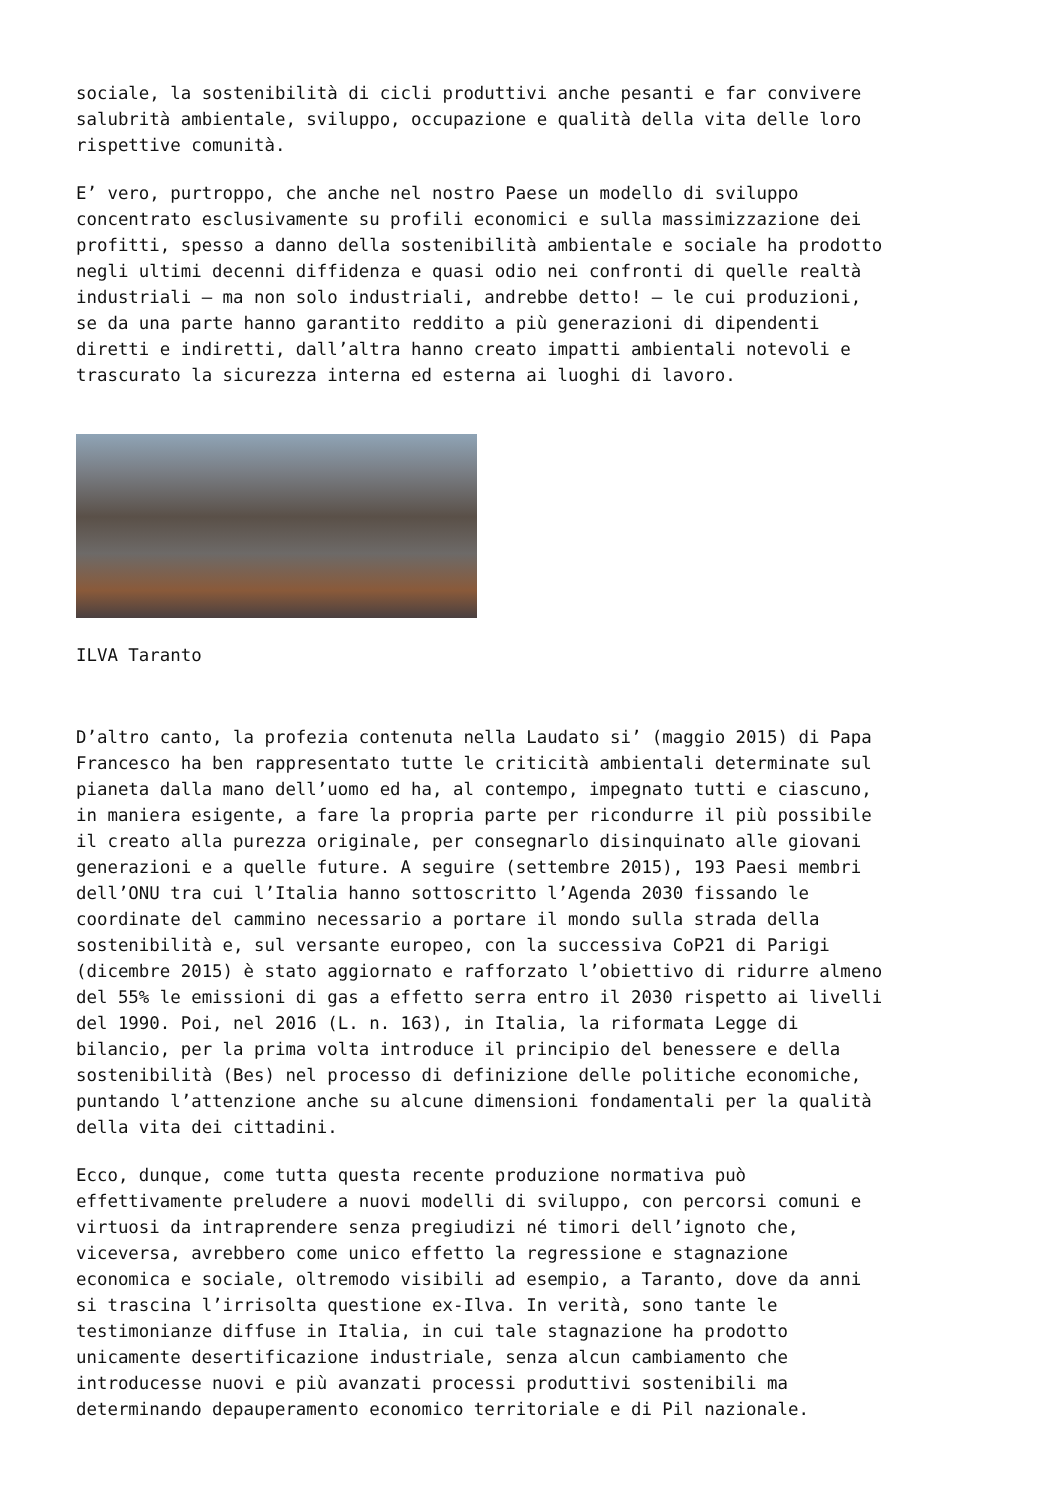sociale, la sostenibilità di cicli produttivi anche pesanti e far convivere salubrità ambientale, sviluppo, occupazione e qualità della vita delle loro rispettive comunità.
E’ vero, purtroppo, che anche nel nostro Paese un modello di sviluppo concentrato esclusivamente su profili economici e sulla massimizzazione dei profitti, spesso a danno della sostenibilità ambientale e sociale ha prodotto negli ultimi decenni diffidenza e quasi odio nei confronti di quelle realtà industriali – ma non solo industriali, andrebbe detto! – le cui produzioni, se da una parte hanno garantito reddito a più generazioni di dipendenti diretti e indiretti, dall’altra hanno creato impatti ambientali notevoli e trascurato la sicurezza interna ed esterna ai luoghi di lavoro.
ILVA Taranto
D’altro canto, la profezia contenuta nella Laudato si’ (maggio 2015) di Papa Francesco ha ben rappresentato tutte le criticità ambientali determinate sul pianeta dalla mano dell’uomo ed ha, al contempo, impegnato tutti e ciascuno, in maniera esigente, a fare la propria parte per ricondurre il più possibile il creato alla purezza originale, per consegnarlo disinquinato alle giovani generazioni e a quelle future. A seguire (settembre 2015), 193 Paesi membri dell’ONU tra cui l’Italia hanno sottoscritto l’Agenda 2030 fissando le coordinate del cammino necessario a portare il mondo sulla strada della sostenibilità e, sul versante europeo, con la successiva CoP21 di Parigi (dicembre 2015) è stato aggiornato e rafforzato l’obiettivo di ridurre almeno del 55% le emissioni di gas a effetto serra entro il 2030 rispetto ai livelli del 1990. Poi, nel 2016 (L. n. 163), in Italia, la riformata Legge di bilancio, per la prima volta introduce il principio del benessere e della sostenibilità (Bes) nel processo di definizione delle politiche economiche, puntando l’attenzione anche su alcune dimensioni fondamentali per la qualità della vita dei cittadini.
Ecco, dunque, come tutta questa recente produzione normativa può effettivamente preludere a nuovi modelli di sviluppo, con percorsi comuni e virtuosi da intraprendere senza pregiudizi né timori dell’ignoto che, viceversa, avrebbero come unico effetto la regressione e stagnazione economica e sociale, oltremodo visibili ad esempio, a Taranto, dove da anni si trascina l’irrisolta questione ex-Ilva. In verità, sono tante le testimonianze diffuse in Italia, in cui tale stagnazione ha prodotto unicamente desertificazione industriale, senza alcun cambiamento che introducesse nuovi e più avanzati processi produttivi sostenibili ma determinando depauperamento economico territoriale e di Pil nazionale.